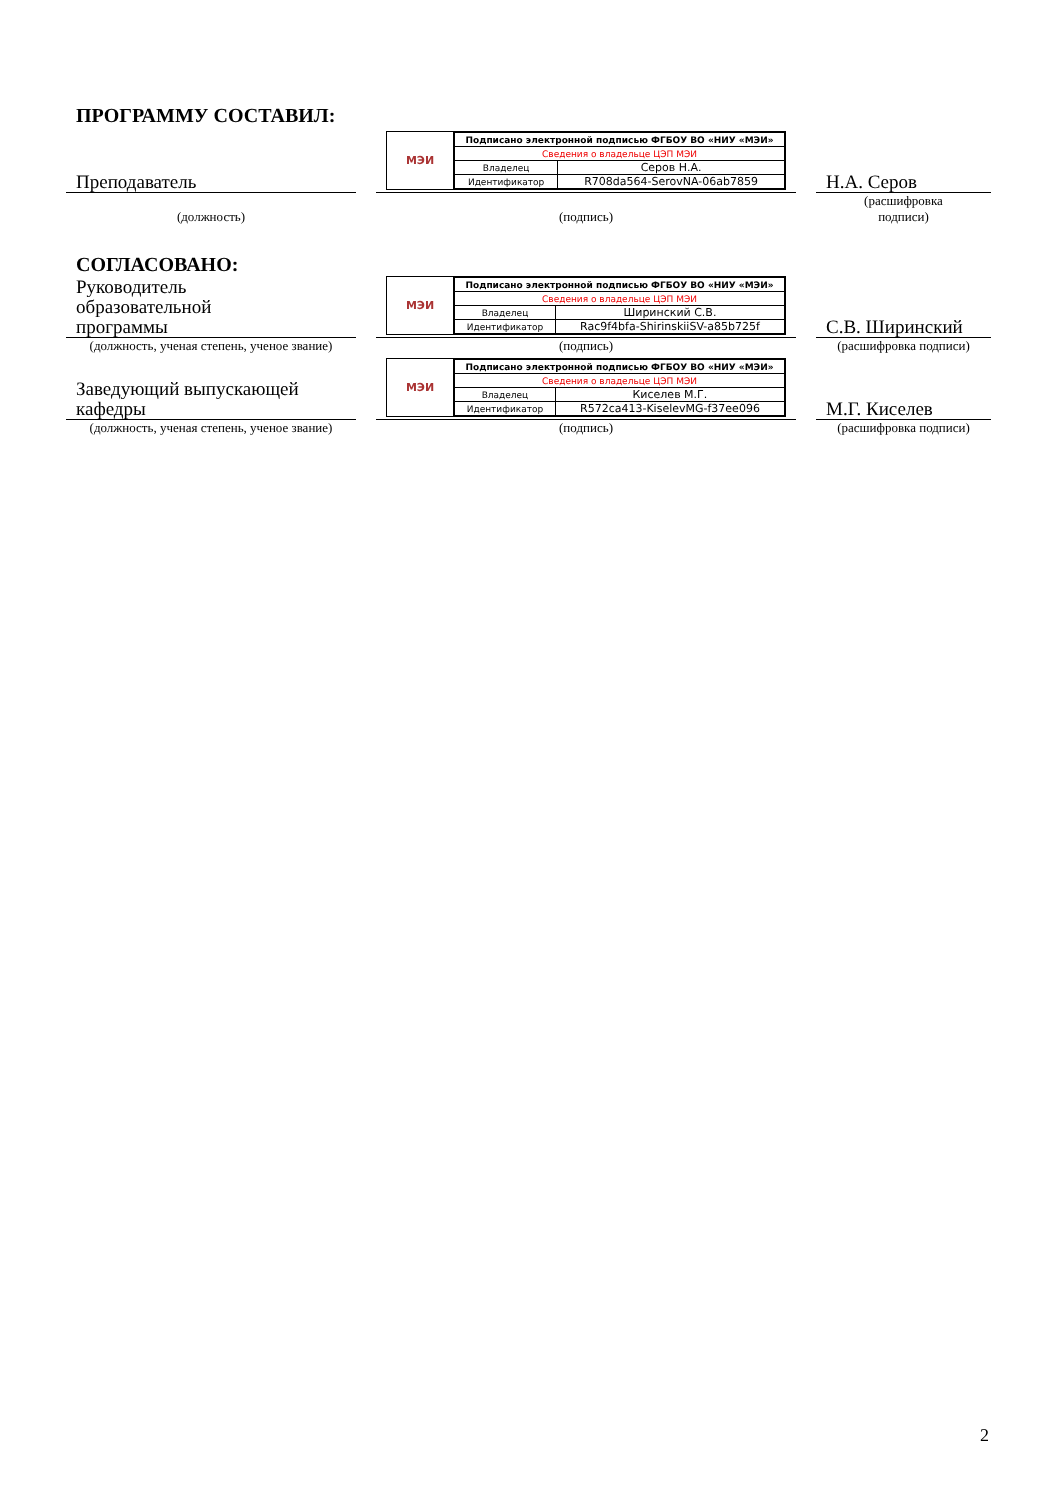ПРОГРАММУ СОСТАВИЛ:
Преподаватель
МЭИ
| Подписано электронной подписью ФГБОУ ВО «НИУ «МЭИ» | |
| Сведения о владельце ЦЭП МЭИ | |
| Владелец | Серов Н.А. |
| Идентификатор | R708da564-SerovNA-06ab7859 |
Н.А. Серов
(должность)
(подпись)
(расшифровка
подписи)
СОГЛАСОВАНО:
Руководитель
образовательной
программы
МЭИ
| Подписано электронной подписью ФГБОУ ВО «НИУ «МЭИ» | |
| Сведения о владельце ЦЭП МЭИ | |
| Владелец | Ширинский С.В. |
| Идентификатор | Rac9f4bfa-ShirinskiiSV-a85b725f |
С.В. Ширинский
(должность, ученая степень, ученое звание)
(подпись)
(расшифровка подписи)
Заведующий выпускающей
кафедры
МЭИ
| Подписано электронной подписью ФГБОУ ВО «НИУ «МЭИ» | |
| Сведения о владельце ЦЭП МЭИ | |
| Владелец | Киселев М.Г. |
| Идентификатор | R572ca413-KiselevMG-f37ee096 |
М.Г. Киселев
(должность, ученая степень, ученое звание)
(подпись)
(расшифровка подписи)
2